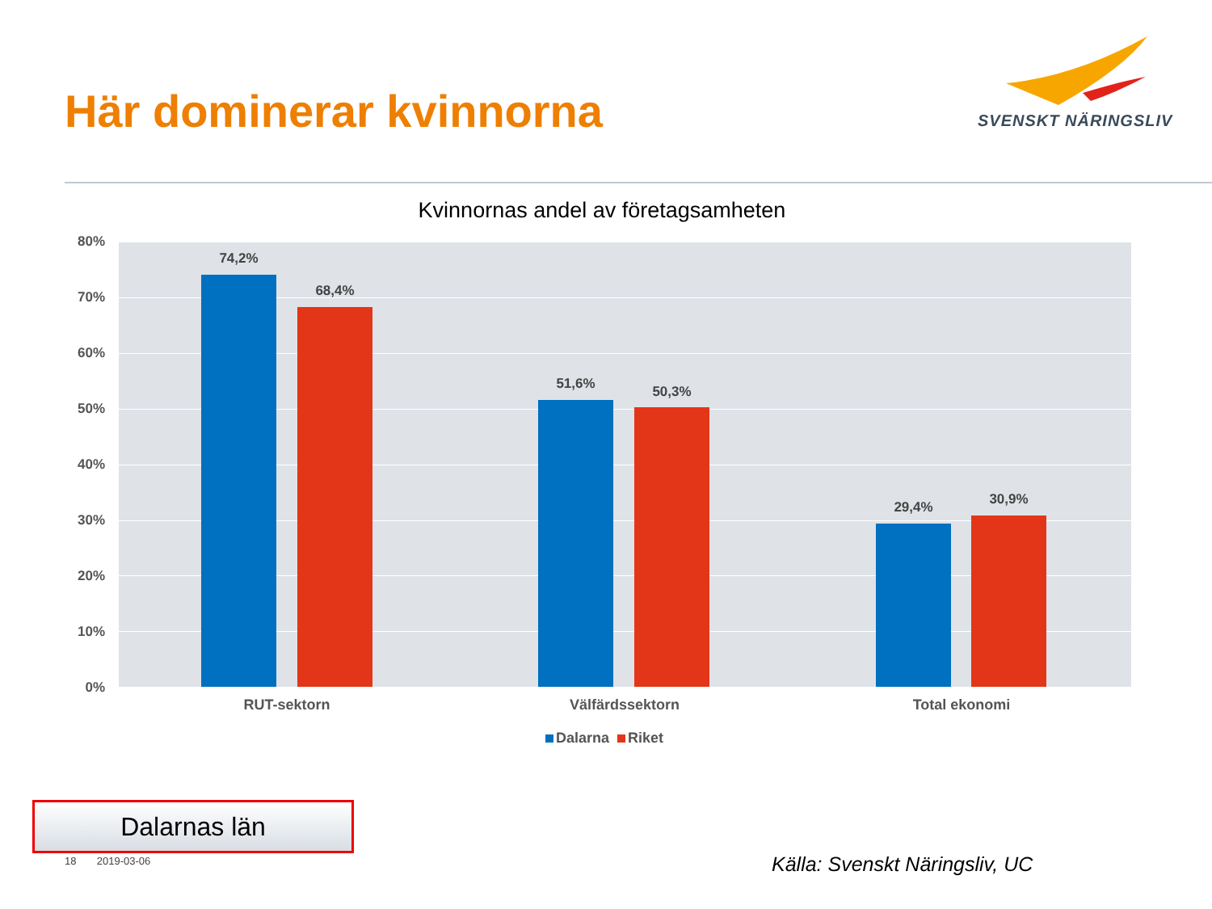Här dominerar kvinnorna SVENSKT NÄRINGSLIV
Kvinnornas andel av företagsamheten
80%
70%
60%
50%
40%
30%
20%
10%
0%
74,2%
68,4%
51,6% 50,3%
29,4% 30,9%
RUT-sektorn Välfärdssektorn Total ekonomi
Dalarna Riket
Dalarnas län
18 2019-03-06 Källa: Svenskt Näringsliv, UC